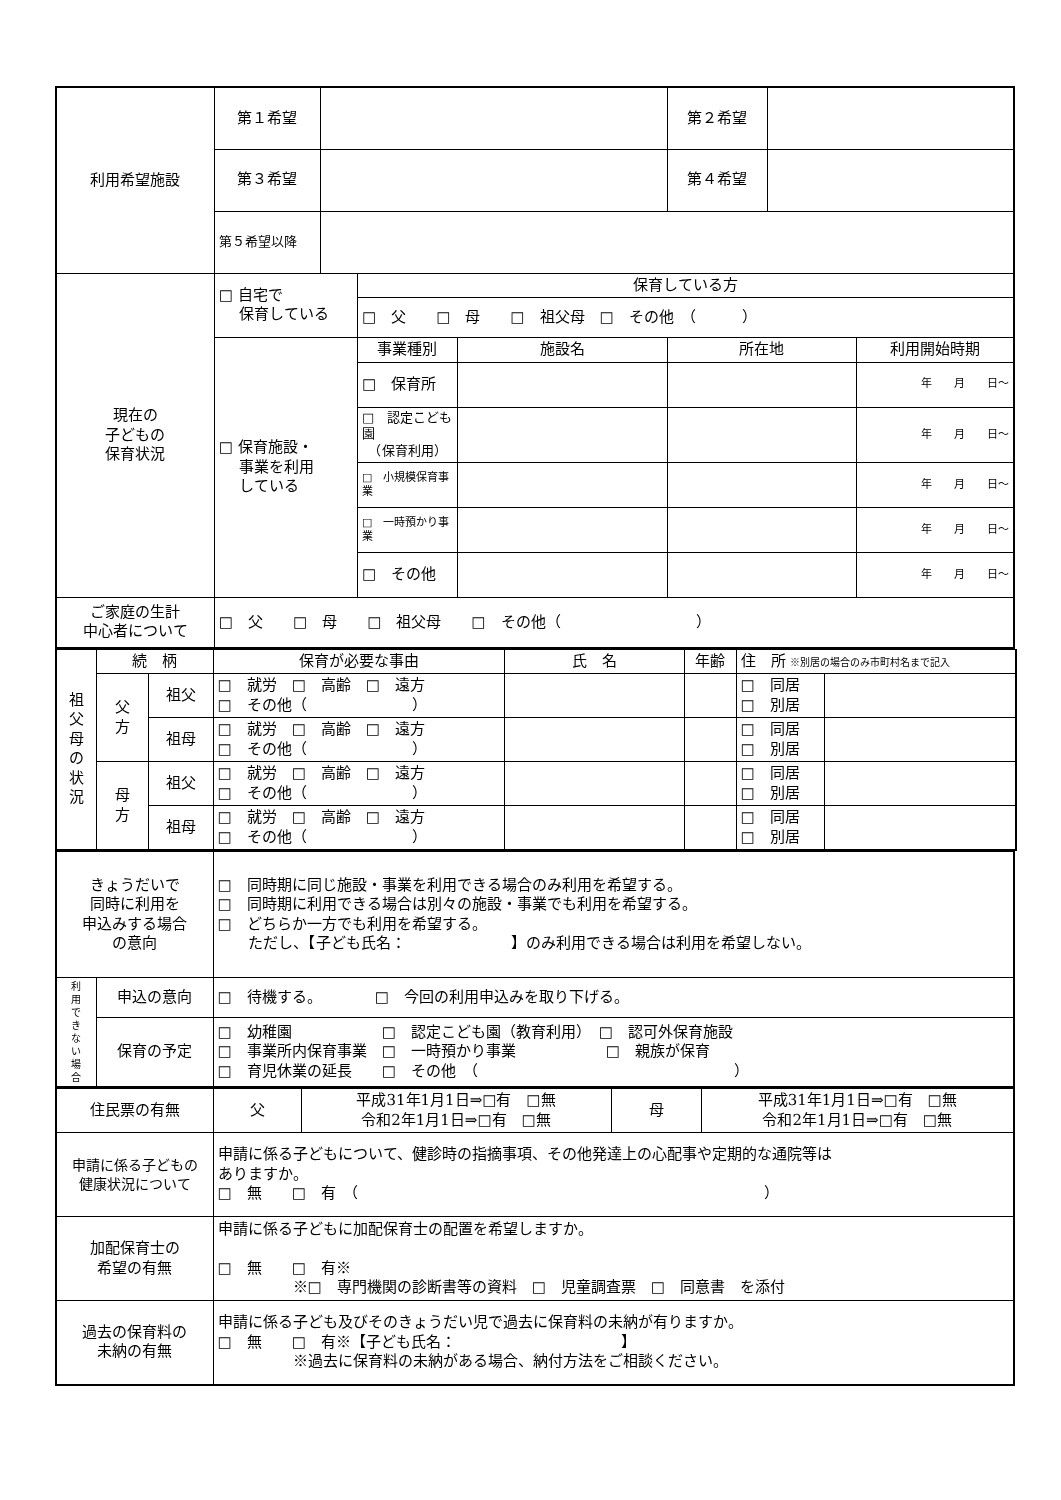| 利用希望施設 | 第１希望 | | | | 第２希望 | | |
| | 第３希望 | | | | 第４希望 | | |
| | 第５希望以降 | | | | | | |
| 現在の 子どもの 保育状況 | □ 自宅で 保育している | | 保育している方 | | | | |
| | | | □ 父 □ 母 □ 祖父母 □ その他 （ ） | | | | |
| | □ 保育施設・ 事業を利用 している | | 事業種別 | 施設名 | 所在地 | | 利用開始時期 |
| | | | □ 保育所 | | | | 年 月 日～ |
| | | | □ 認定こども園 （保育利用） | | | | 年 月 日～ |
| | | | □ 小規模保育事業 | | | | 年 月 日～ |
| | | | □ 一時預かり事業 | | | | 年 月 日～ |
| | | | □ その他 | | | | 年 月 日～ |
| ご家庭の生計 中心者について | □ 父 □ 母 □ 祖父母 □ その他（ ） | | | | | | |
| 祖 父 母 の 状 況 | 続 柄 | | 保育が必要な事由 | 氏 名 | 年齢 | 住 所 ※別居の場合のみ市町村名まで記入 | |
| | 父 方 | 祖父 | □ 就労 □ 高齢 □ 遠方 □ その他（ ） | | | □ 同居 □ 別居 | |
| | | 祖母 | □ 就労 □ 高齢 □ 遠方 □ その他（ ） | | | □ 同居 □ 別居 | |
| | 母 方 | 祖父 | □ 就労 □ 高齢 □ 遠方 □ その他（ ） | | | □ 同居 □ 別居 | |
| | | 祖母 | □ 就労 □ 高齢 □ 遠方 □ その他（ ） | | | □ 同居 □ 別居 | |
| きょうだいで 同時に利用を 申込みする場合 の意向 | | □ 同時期に同じ施設・事業を利用できる場合のみ利用を希望する。 □ 同時期に利用できる場合は別々の施設・事業でも利用を希望する。 □ どちらか一方でも利用を希望する。 ただし、【子ども氏名： 】のみ利用できる場合は利用を希望しない。 |
| 利 用 で き な い 場 合 | 申込の意向 | □ 待機する。 □ 今回の利用申込みを取り下げる。 |
| | 保育の予定 | □ 幼稚園 □ 認定こども園（教育利用） □ 認可外保育施設 □ 事業所内保育事業 □ 一時預かり事業 □ 親族が保育 □ 育児休業の延長 □ その他 （ ） |
| 住民票の有無 | 父 | 平成31年1月1日⇒□有 □無 令和2年1月1日⇒□有 □無 | 母 | 平成31年1月1日⇒□有 □無 令和2年1月1日⇒□有 □無 |
| 申請に係る子どもの 健康状況について | 申請に係る子どもについて、健診時の指摘事項、その他発達上の心配事や定期的な通院等は ありますか。 □ 無 □ 有 （ ） | | | |
| 加配保育士の 希望の有無 | 申請に係る子どもに加配保育士の配置を希望しますか。 □ 無 □ 有※ ※□ 専門機関の診断書等の資料 □ 児童調査票 □ 同意書 を添付 | | | |
| 過去の保育料の 未納の有無 | 申請に係る子ども及びそのきょうだい児で過去に保育料の未納が有りますか。 □ 無 □ 有※【子ども氏名： 】 ※過去に保育料の未納がある場合、納付方法をご相談ください。 | | | |